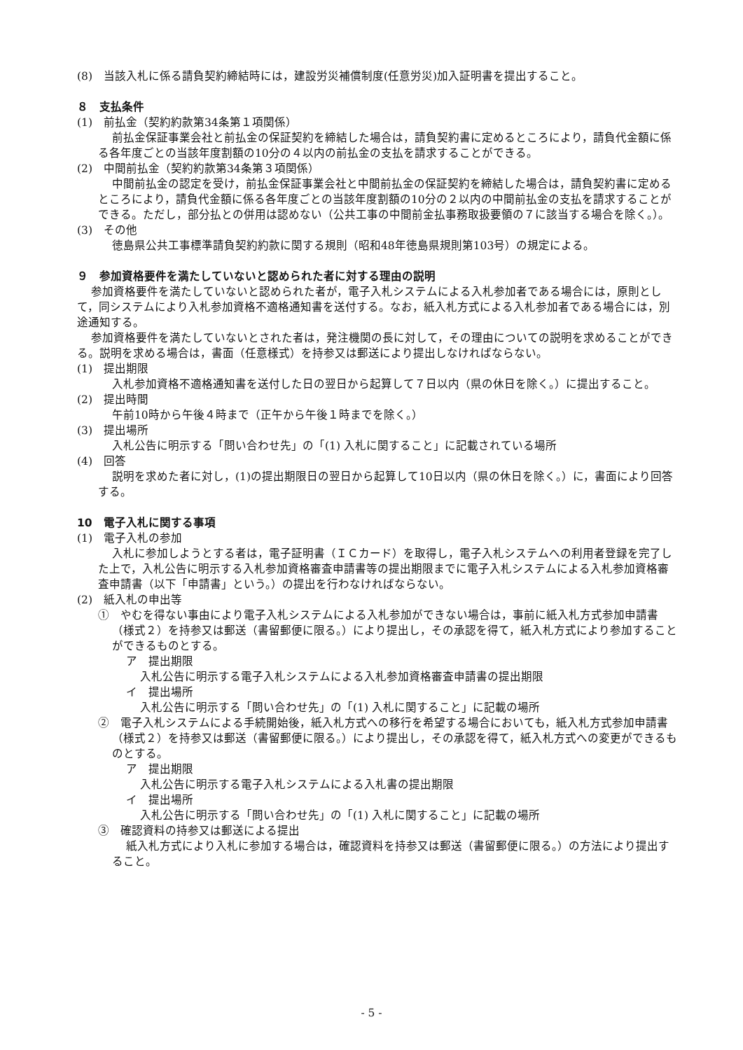(8)　当該入札に係る請負契約締結時には，建設労災補償制度(任意労災)加入証明書を提出すること。
８　支払条件
(1)　前払金（契約約款第34条第１項関係）
前払金保証事業会社と前払金の保証契約を締結した場合は，請負契約書に定めるところにより，請負代金額に係る各年度ごとの当該年度割額の10分の４以内の前払金の支払を請求することができる。
(2)　中間前払金（契約約款第34条第３項関係）
中間前払金の認定を受け，前払金保証事業会社と中間前払金の保証契約を締結した場合は，請負契約書に定めるところにより，請負代金額に係る各年度ごとの当該年度割額の10分の２以内の中間前払金の支払を請求することができる。ただし，部分払との併用は認めない（公共工事の中間前金払事務取扱要領の７に該当する場合を除く。）。
(3)　その他
徳島県公共工事標準請負契約約款に関する規則（昭和48年徳島県規則第103号）の規定による。
９　参加資格要件を満たしていないと認められた者に対する理由の説明
参加資格要件を満たしていないと認められた者が，電子入札システムによる入札参加者である場合には，原則として，同システムにより入札参加資格不適格通知書を送付する。なお，紙入札方式による入札参加者である場合には，別途通知する。
参加資格要件を満たしていないとされた者は，発注機関の長に対して，その理由についての説明を求めることができる。説明を求める場合は，書面（任意様式）を持参又は郵送により提出しなければならない。
(1)　提出期限
入札参加資格不適格通知書を送付した日の翌日から起算して７日以内（県の休日を除く。）に提出すること。
(2)　提出時間
午前10時から午後４時まで（正午から午後１時までを除く。）
(3)　提出場所
入札公告に明示する「問い合わせ先」の「(1) 入札に関すること」に記載されている場所
(4)　回答
説明を求めた者に対し，(1)の提出期限日の翌日から起算して10日以内（県の休日を除く。）に，書面により回答する。
10　電子入札に関する事項
(1)　電子入札の参加
入札に参加しようとする者は，電子証明書（ＩＣカード）を取得し，電子入札システムへの利用者登録を完了した上で，入札公告に明示する入札参加資格審査申請書等の提出期限までに電子入札システムによる入札参加資格審査申請書（以下「申請書」という。）の提出を行わなければならない。
(2)　紙入札の申出等
①　やむを得ない事由により電子入札システムによる入札参加ができない場合は，事前に紙入札方式参加申請書（様式２）を持参又は郵送（書留郵便に限る。）により提出し，その承認を得て，紙入札方式により参加することができるものとする。
ア　提出期限
入札公告に明示する電子入札システムによる入札参加資格審査申請書の提出期限
イ　提出場所
入札公告に明示する「問い合わせ先」の「(1) 入札に関すること」に記載の場所
②　電子入札システムによる手続開始後，紙入札方式への移行を希望する場合においても，紙入札方式参加申請書（様式２）を持参又は郵送（書留郵便に限る。）により提出し，その承認を得て，紙入札方式への変更ができるものとする。
ア　提出期限
入札公告に明示する電子入札システムによる入札書の提出期限
イ　提出場所
入札公告に明示する「問い合わせ先」の「(1) 入札に関すること」に記載の場所
③　確認資料の持参又は郵送による提出
紙入札方式により入札に参加する場合は，確認資料を持参又は郵送（書留郵便に限る。）の方法により提出すること。
- 5 -